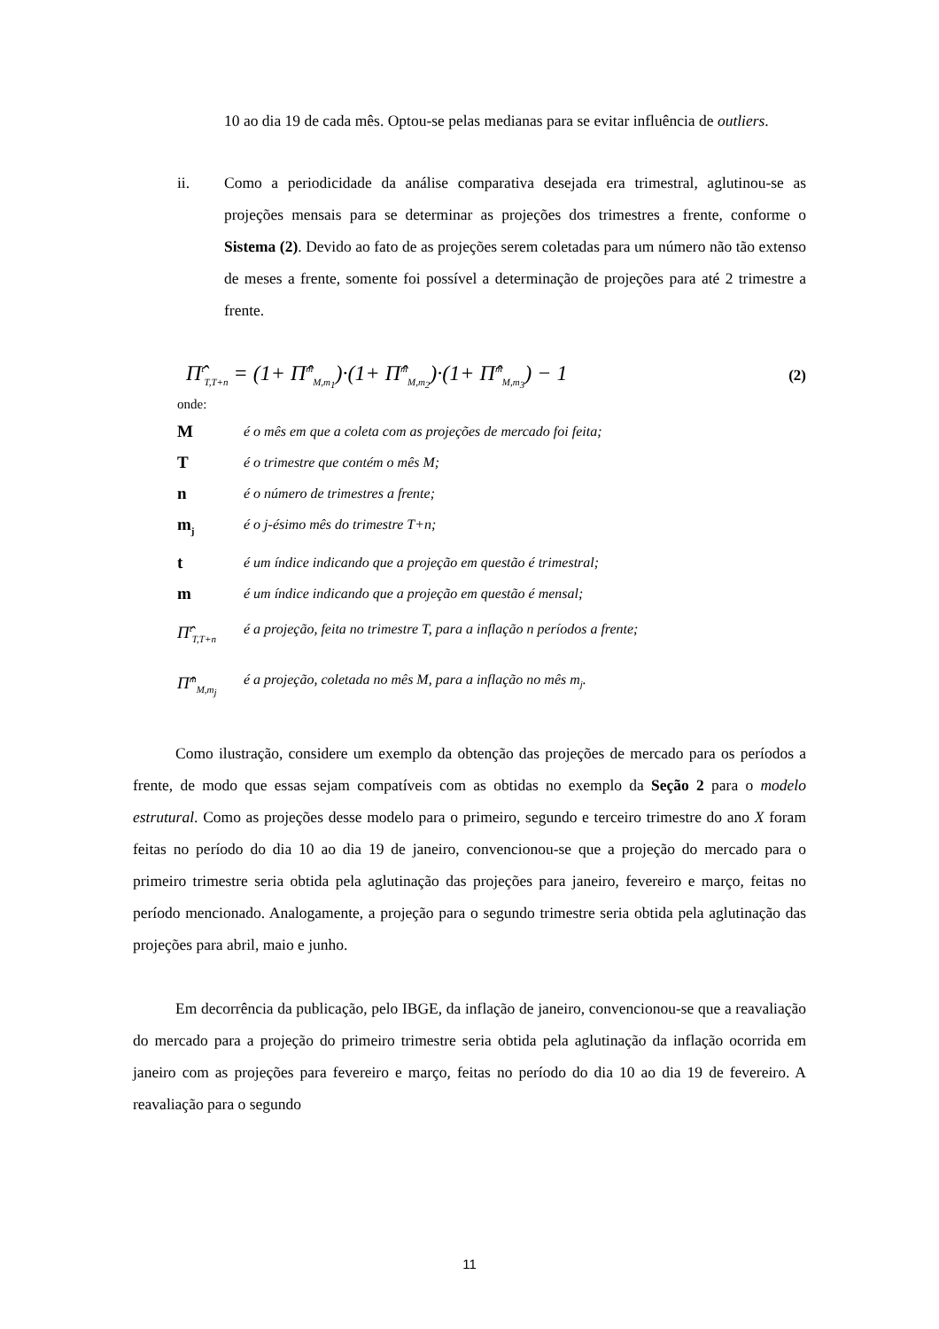10 ao dia 19 de cada mês. Optou-se pelas medianas para se evitar influência de outliers.
ii. Como a periodicidade da análise comparativa desejada era trimestral, aglutinou-se as projeções mensais para se determinar as projeções dos trimestres a frente, conforme o Sistema (2). Devido ao fato de as projeções serem coletadas para um número não tão extenso de meses a frente, somente foi possível a determinação de projeções para até 2 trimestre a frente.
Π̂<sup>t</sup><sub>T,T+n</sub> = (1+ Π̂<sup>m</sup><sub>M,m<sub>1</sub></sub>)·(1+ Π̂<sup>m</sup><sub>M,m<sub>2</sub></sub>)·(1+ Π̂<sup>m</sup><sub>M,m<sub>3</sub></sub>) − 1 (2)
onde:
Mé o mês em que a coleta com as projeções de mercado foi feita;
Té o trimestre que contém o mês M;
né o número de trimestres a frente;
m<sub>j</sub> é o j-ésimo mês do trimestre T+n;
té um índice indicando que a projeção em questão é trimestral;
mé um índice indicando que a projeção em questão é mensal;
Π̂<sup>t</sup><sub>T,T+n</sub> é a projeção, feita no trimestre T, para a inflação n períodos a frente;
Π̂<sup>m</sup><sub>M,m<sub>j</sub></sub> é a projeção, coletada no mês M, para a inflação no mês m<sub>j</sub>.
Como ilustração, considere um exemplo da obtenção das projeções de mercado para os períodos a frente, de modo que essas sejam compatíveis com as obtidas no exemplo da Seção 2 para o modelo estrutural. Como as projeções desse modelo para o primeiro, segundo e terceiro trimestre do ano X foram feitas no período do dia 10 ao dia 19 de janeiro, convencionou-se que a projeção do mercado para o primeiro trimestre seria obtida pela aglutinação das projeções para janeiro, fevereiro e março, feitas no período mencionado. Analogamente, a projeção para o segundo trimestre seria obtida pela aglutinação das projeções para abril, maio e junho.
Em decorrência da publicação, pelo IBGE, da inflação de janeiro, convencionou-se que a reavaliação do mercado para a projeção do primeiro trimestre seria obtida pela aglutinação da inflação ocorrida em janeiro com as projeções para fevereiro e março, feitas no período do dia 10 ao dia 19 de fevereiro. A reavaliação para o segundo
11